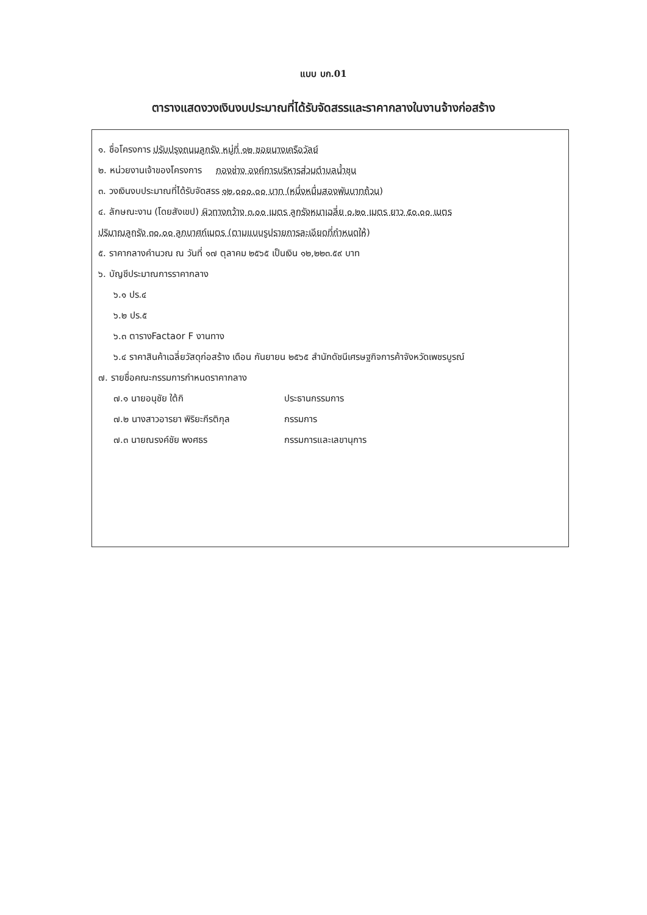แบบ บก.01
ตารางแสดงวงเงินงบประมาณที่ได้รับจัดสรรและราคากลางในงานจ้างก่อสร้าง
๑. ชื่อโครงการ ปรับปรุงถนนลูกรัง หมู่ที่ ๑๒ ซอยนางเครือวัลย์
๒. หน่วยงานเจ้าของโครงการ กองช่าง องค์การบริหารส่วนตำบลน้ำชุน
๓. วงเงินงบประมาณที่ได้รับจัดสรร ๑๒,๐๐๐.๐๐ บาท (หนึ่งหมื่นสองพันบาทถ้วน)
๔. ลักษณะงาน (โดยสังเขป) ผิวทางกว้าง ๓.๐๐ เมตร ลูกรังหนาเฉลี่ย ๐.๒๐ เมตร ยาว ๕๐.๐๐ เมตร
ปริมาณลูกรัง ๓๐.๐๐ ลูกบาศก์เมตร (ตามแบบรูปรายการละเอียดที่กำหนดให้)
๕. ราคากลางคำนวณ ณ วันที่ ๑๗ ตุลาคม ๒๕๖๕ เป็นเงิน ๑๒,๒๒๓.๕๙ บาท
๖. บัญชีประมาณการราคากลาง
๖.๑ ปร.๔
๖.๒ ปร.๕
๖.๓ ตารางFactaor F งานทาง
๖.๔ ราคาสินค้าเฉลี่ยวัสดุก่อสร้าง เดือน กันยายน ๒๕๖๕ สำนักดัชนีเศรษฐกิจการค้าจังหวัดเพชรบูรณ์
๗. รายชื่อคณะกรรมการกำหนดราคากลาง
๗.๑ นายอนุชัย ใต้กิ ประธานกรรมการ
๗.๒ นางสาวอารยา พิริยะกีรติกุล กรรมการ
๗.๓ นายณรงค์ชัย พงศธร กรรมการและเลขานุการ